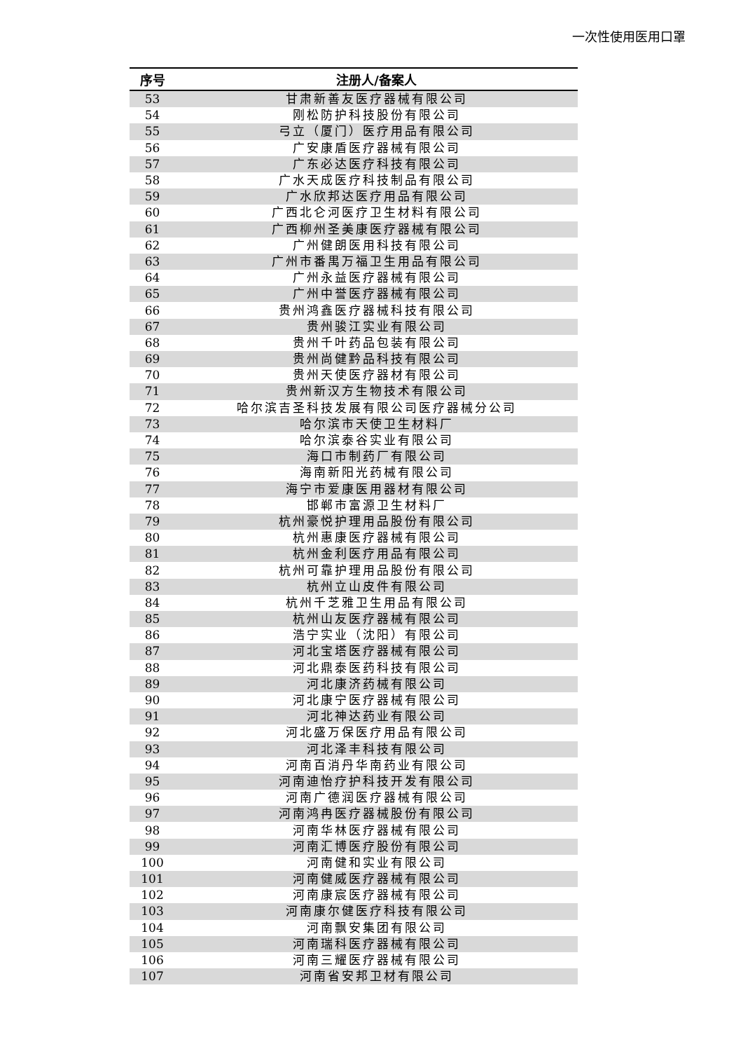一次性使用医用口罩
| 序号 | 注册人/备案人 |
| --- | --- |
| 53 | 甘肃新善友医疗器械有限公司 |
| 54 | 刚松防护科技股份有限公司 |
| 55 | 弓立（厦门）医疗用品有限公司 |
| 56 | 广安康盾医疗器械有限公司 |
| 57 | 广东必达医疗科技有限公司 |
| 58 | 广水天成医疗科技制品有限公司 |
| 59 | 广水欣邦达医疗用品有限公司 |
| 60 | 广西北仑河医疗卫生材料有限公司 |
| 61 | 广西柳州圣美康医疗器械有限公司 |
| 62 | 广州健朗医用科技有限公司 |
| 63 | 广州市番禺万福卫生用品有限公司 |
| 64 | 广州永益医疗器械有限公司 |
| 65 | 广州中誉医疗器械有限公司 |
| 66 | 贵州鸿鑫医疗器械科技有限公司 |
| 67 | 贵州骏江实业有限公司 |
| 68 | 贵州千叶药品包装有限公司 |
| 69 | 贵州尚健黔品科技有限公司 |
| 70 | 贵州天使医疗器材有限公司 |
| 71 | 贵州新汉方生物技术有限公司 |
| 72 | 哈尔滨吉圣科技发展有限公司医疗器械分公司 |
| 73 | 哈尔滨市天使卫生材料厂 |
| 74 | 哈尔滨泰谷实业有限公司 |
| 75 | 海口市制药厂有限公司 |
| 76 | 海南新阳光药械有限公司 |
| 77 | 海宁市爱康医用器材有限公司 |
| 78 | 邯郸市富源卫生材料厂 |
| 79 | 杭州豪悦护理用品股份有限公司 |
| 80 | 杭州惠康医疗器械有限公司 |
| 81 | 杭州金利医疗用品有限公司 |
| 82 | 杭州可靠护理用品股份有限公司 |
| 83 | 杭州立山皮件有限公司 |
| 84 | 杭州千芝雅卫生用品有限公司 |
| 85 | 杭州山友医疗器械有限公司 |
| 86 | 浩宁实业（沈阳）有限公司 |
| 87 | 河北宝塔医疗器械有限公司 |
| 88 | 河北鼎泰医药科技有限公司 |
| 89 | 河北康济药械有限公司 |
| 90 | 河北康宁医疗器械有限公司 |
| 91 | 河北神达药业有限公司 |
| 92 | 河北盛万保医疗用品有限公司 |
| 93 | 河北泽丰科技有限公司 |
| 94 | 河南百消丹华南药业有限公司 |
| 95 | 河南迪怡疗护科技开发有限公司 |
| 96 | 河南广德润医疗器械有限公司 |
| 97 | 河南鸿冉医疗器械股份有限公司 |
| 98 | 河南华林医疗器械有限公司 |
| 99 | 河南汇博医疗股份有限公司 |
| 100 | 河南健和实业有限公司 |
| 101 | 河南健威医疗器械有限公司 |
| 102 | 河南康宸医疗器械有限公司 |
| 103 | 河南康尔健医疗科技有限公司 |
| 104 | 河南飘安集团有限公司 |
| 105 | 河南瑞科医疗器械有限公司 |
| 106 | 河南三耀医疗器械有限公司 |
| 107 | 河南省安邦卫材有限公司 |